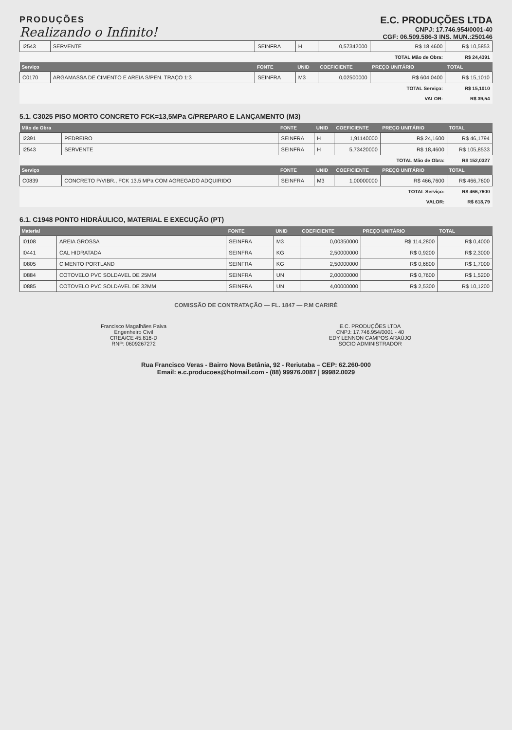PRODUÇÕES
Realizando o Infinito!
E.C. PRODUÇÕES LTDA
CNPJ: 17.746.954/0001-40
CGF: 06.509.586-3 INS. MUN.:250146
| I2543 | SERVENTE | SEINFRA | H | 0,57342000 | R$ 18,4600 | R$ 10,5853 |
| | | | | | TOTAL Mão de Obra: | R$ 24,4391 |
| Serviço | | FONTE | UNID | COEFICIENTE | PREÇO UNITÁRIO | TOTAL |
| C0170 | ARGAMASSA DE CIMENTO E AREIA S/PEN. TRAÇO 1:3 | SEINFRA | M3 | 0,02500000 | R$ 604,0400 | R$ 15,1010 |
| | | | | | TOTAL Serviço: | R$ 15,1010 |
| | | | | | VALOR: | R$ 39,54 |
5.1. C3025 PISO MORTO CONCRETO FCK=13,5MPa C/PREPARO E LANÇAMENTO (M3)
| Mão de Obra | | FONTE | UNID | COEFICIENTE | PREÇO UNITÁRIO | TOTAL |
| --- | --- | --- | --- | --- | --- | --- |
| I2391 | PEDREIRO | SEINFRA | H | 1,91140000 | R$ 24,1600 | R$ 46,1794 |
| I2543 | SERVENTE | SEINFRA | H | 5,73420000 | R$ 18,4600 | R$ 105,8533 |
| | | | | | TOTAL Mão de Obra: | R$ 152,0327 |
| Serviço | | FONTE | UNID | COEFICIENTE | PREÇO UNITÁRIO | TOTAL |
| C0839 | CONCRETO P/VIBR., FCK 13.5 MPa COM AGREGADO ADQUIRIDO | SEINFRA | M3 | 1,00000000 | R$ 466,7600 | R$ 466,7600 |
| | | | | | TOTAL Serviço: | R$ 466,7600 |
| | | | | | VALOR: | R$ 618,79 |
6.1. C1948 PONTO HIDRÁULICO, MATERIAL E EXECUÇÃO (PT)
| Material | | FONTE | UNID | COEFICIENTE | PREÇO UNITÁRIO | TOTAL |
| --- | --- | --- | --- | --- | --- | --- |
| I0108 | AREIA GROSSA | SEINFRA | M3 | 0,00350000 | R$ 114,2800 | R$ 0,4000 |
| I0441 | CAL HIDRATADA | SEINFRA | KG | 2,50000000 | R$ 0,9200 | R$ 2,3000 |
| I0805 | CIMENTO PORTLAND | SEINFRA | KG | 2,50000000 | R$ 0,6800 | R$ 1,7000 |
| I0884 | COTOVELO PVC SOLDAVEL DE 25MM | SEINFRA | UN | 2,00000000 | R$ 0,7600 | R$ 1,5200 |
| I0885 | COTOVELO PVC SOLDAVEL DE 32MM | SEINFRA | UN | 4,00000000 | R$ 2,5300 | R$ 10,1200 |
COMISSÃO DE CONTRATAÇÃO — FL. 1847 — P.M CARIRÉ
Francisco Magalhães Paiva
Engenheiro Civil
CREA/CE 45.816-D
RNP: 0609267272
E.C. PRODUÇÕES LTDA
CNPJ: 17.746.954/0001 - 40
EDY LENNON CAMPOS ARAÚJO
SOCIO ADMINISTRADOR
Rua Francisco Veras - Bairro Nova Betânia, 92 - Reriutaba – CEP: 62.260-000
Email: e.c.producoes@hotmail.com - (88) 99976.0087 | 99982.0029